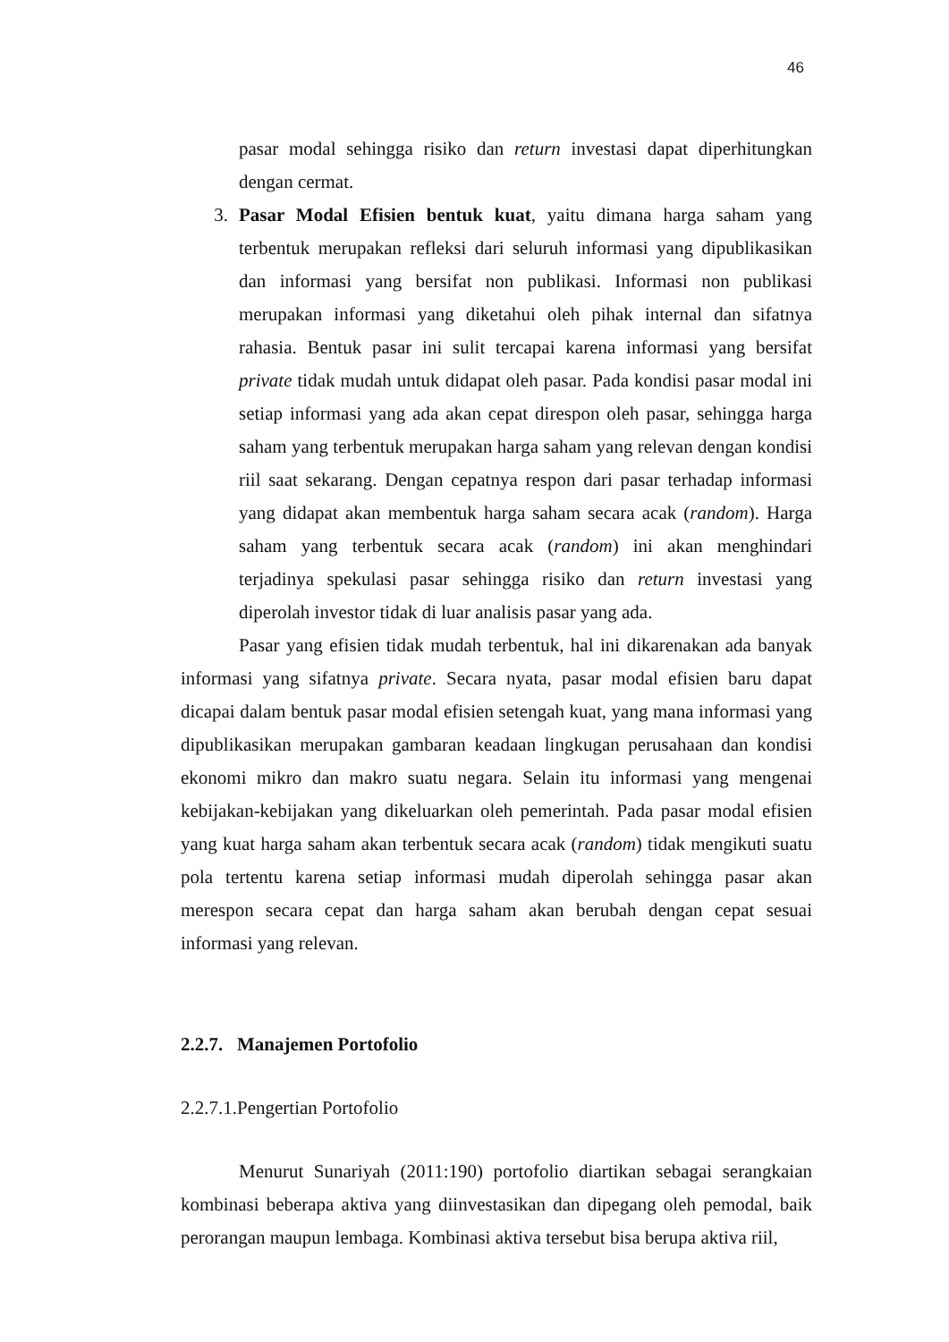46
pasar modal sehingga risiko dan return investasi dapat diperhitungkan dengan cermat.
3. Pasar Modal Efisien bentuk kuat, yaitu dimana harga saham yang terbentuk merupakan refleksi dari seluruh informasi yang dipublikasikan dan informasi yang bersifat non publikasi. Informasi non publikasi merupakan informasi yang diketahui oleh pihak internal dan sifatnya rahasia. Bentuk pasar ini sulit tercapai karena informasi yang bersifat private tidak mudah untuk didapat oleh pasar. Pada kondisi pasar modal ini setiap informasi yang ada akan cepat direspon oleh pasar, sehingga harga saham yang terbentuk merupakan harga saham yang relevan dengan kondisi riil saat sekarang. Dengan cepatnya respon dari pasar terhadap informasi yang didapat akan membentuk harga saham secara acak (random). Harga saham yang terbentuk secara acak (random) ini akan menghindari terjadinya spekulasi pasar sehingga risiko dan return investasi yang diperolah investor tidak di luar analisis pasar yang ada.
Pasar yang efisien tidak mudah terbentuk, hal ini dikarenakan ada banyak informasi yang sifatnya private. Secara nyata, pasar modal efisien baru dapat dicapai dalam bentuk pasar modal efisien setengah kuat, yang mana informasi yang dipublikasikan merupakan gambaran keadaan lingkugan perusahaan dan kondisi ekonomi mikro dan makro suatu negara. Selain itu informasi yang mengenai kebijakan-kebijakan yang dikeluarkan oleh pemerintah. Pada pasar modal efisien yang kuat harga saham akan terbentuk secara acak (random) tidak mengikuti suatu pola tertentu karena setiap informasi mudah diperolah sehingga pasar akan merespon secara cepat dan harga saham akan berubah dengan cepat sesuai informasi yang relevan.
2.2.7. Manajemen Portofolio
2.2.7.1.Pengertian Portofolio
Menurut Sunariyah (2011:190) portofolio diartikan sebagai serangkaian kombinasi beberapa aktiva yang diinvestasikan dan dipegang oleh pemodal, baik perorangan maupun lembaga. Kombinasi aktiva tersebut bisa berupa aktiva riil,